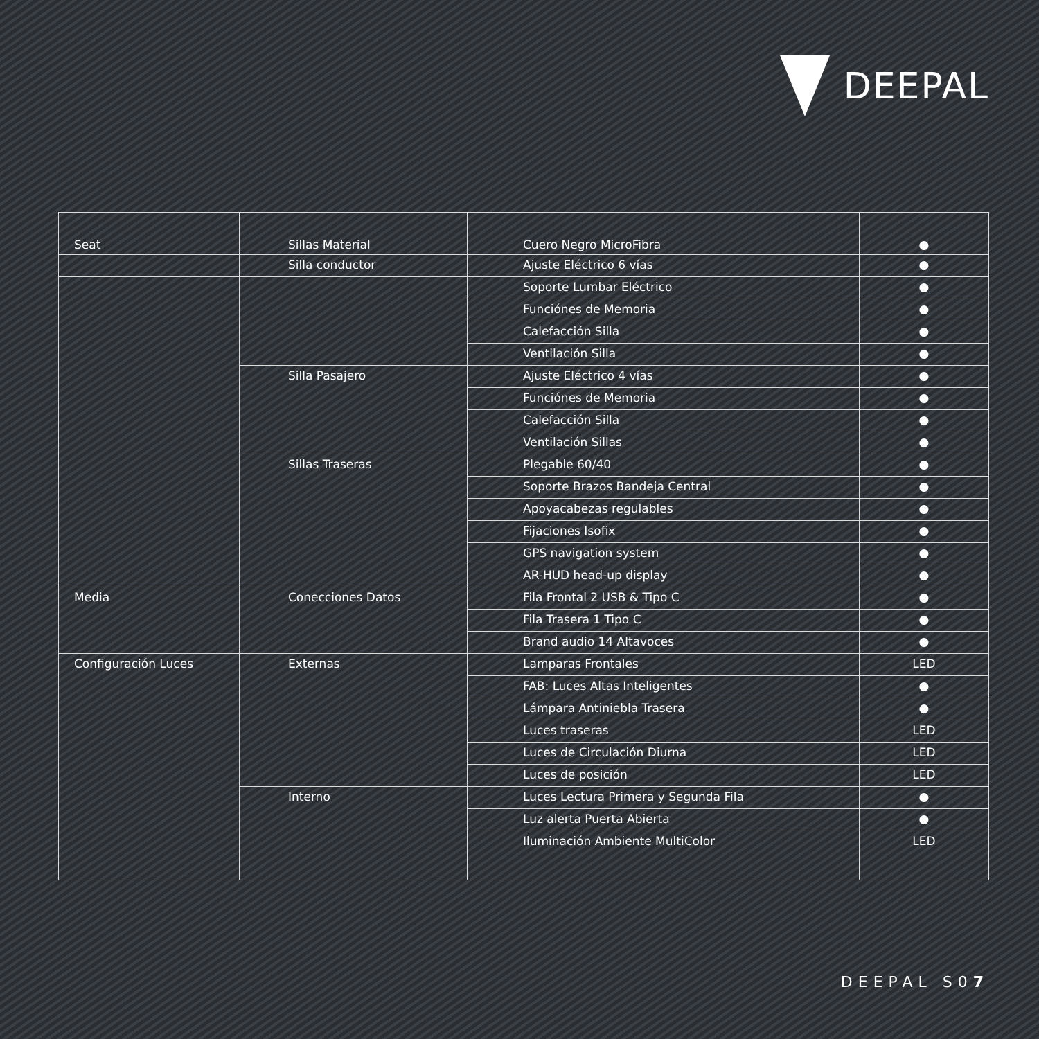DEEPAL
| Seat | Sillas Material | Cuero Negro MicroFibra | ● |
| | Silla conductor | Ajuste Eléctrico 6 vías | ● |
| | | Soporte Lumbar Eléctrico | ● |
| | | Funciónes de Memoria | ● |
| | | Calefacción Silla | ● |
| | | Ventilación Silla | ● |
| | Silla Pasajero | Ajuste Eléctrico 4 vías | ● |
| | | Funciónes de Memoria | ● |
| | | Calefacción Silla | ● |
| | | Ventilación Sillas | ● |
| | Sillas Traseras | Plegable 60/40 | ● |
| | | Soporte Brazos Bandeja Central | ● |
| | | Apoyacabezas regulables | ● |
| | | Fijaciones Isofix | ● |
| | | GPS navigation system | ● |
| | | AR-HUD head-up display | ● |
| Media | Conecciones Datos | Fila Frontal 2 USB & Tipo C | ● |
| | | Fila Trasera 1 Tipo C | ● |
| | | Brand audio 14 Altavoces | ● |
| Configuración Luces | Externas | Lamparas Frontales | LED |
| | | FAB: Luces Altas Inteligentes | ● |
| | | Lámpara Antiniebla Trasera | ● |
| | | Luces traseras | LED |
| | | Luces de Circulación Diurna | LED |
| | | Luces de posición | LED |
| | Interno | Luces Lectura Primera y Segunda Fila | ● |
| | | Luz alerta Puerta Abierta | ● |
| | | Iluminación Ambiente MultiColor | LED |
DEEPAL S07